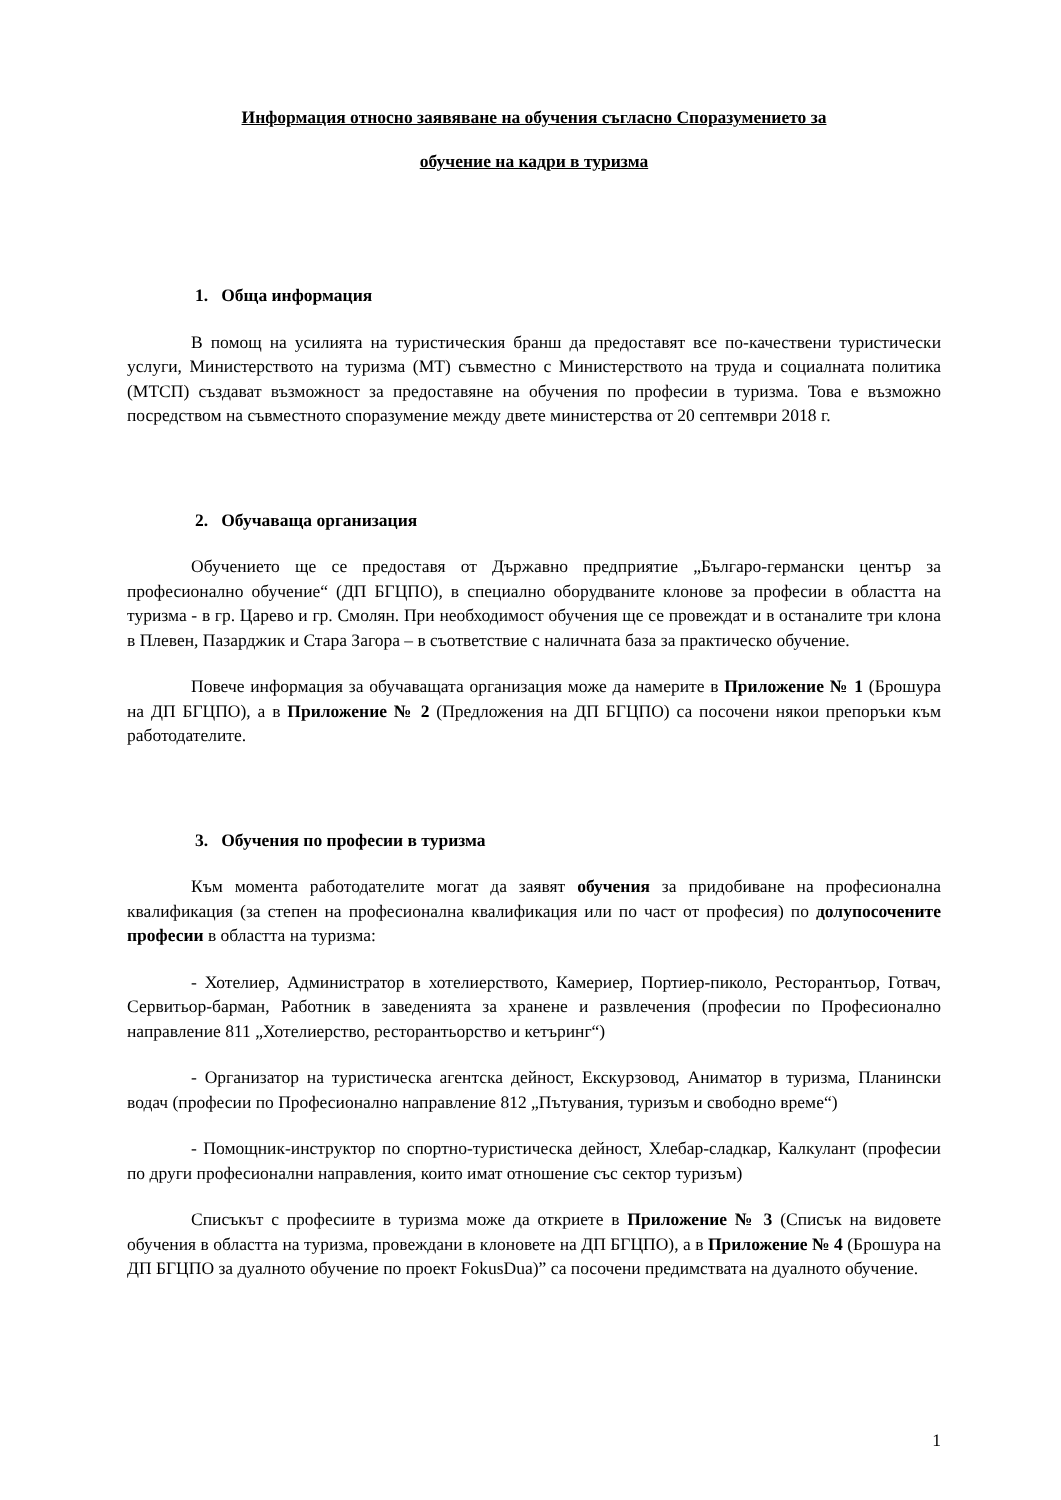Информация относно заявяване на обучения съгласно Споразумението за
обучение на кадри в туризма
1. Обща информация
В помощ на усилията на туристическия бранш да предоставят все по-качествени туристически услуги, Министерството на туризма (МТ) съвместно с Министерството на труда и социалната политика (МТСП) създават възможност за предоставяне на обучения по професии в туризма. Това е възможно посредством на съвместното споразумение между двете министерства от 20 септември 2018 г.
2. Обучаваща организация
Обучението ще се предоставя от Държавно предприятие „Българо-германски център за професионално обучение“ (ДП БГЦПО), в специално оборудваните клонове за професии в областта на туризма - в гр. Царево и гр. Смолян. При необходимост обучения ще се провеждат и в останалите три клона в Плевен, Пазарджик и Стара Загора – в съответствие с наличната база за практическо обучение.
Повече информация за обучаващата организация може да намерите в Приложение № 1 (Брошура на ДП БГЦПО), а в Приложение № 2 (Предложения на ДП БГЦПО) са посочени някои препоръки към работодателите.
3. Обучения по професии в туризма
Към момента работодателите могат да заявят обучения за придобиване на професионална квалификация (за степен на професионална квалификация или по част от професия) по долупосочените професии в областта на туризма:
- Хотелиер, Администратор в хотелиерството, Камериер, Портиер-пиколо, Ресторантьор, Готвач, Сервитьор-барман, Работник в заведенията за хранене и развлечения (професии по Професионално направление 811 „Хотелиерство, ресторантьорство и кетъринг“)
- Организатор на туристическа агентска дейност, Екскурзовод, Аниматор в туризма, Планински водач (професии по Професионално направление 812 „Пътувания, туризъм и свободно време“)
- Помощник-инструктор по спортно-туристическа дейност, Хлебар-сладкар, Калкулант (професии по други професионални направления, които имат отношение със сектор туризъм)
Списъкът с професиите в туризма може да откриете в Приложение № 3 (Списък на видовете обучения в областта на туризма, провеждани в клоновете на ДП БГЦПО), а в Приложение № 4 (Брошура на ДП БГЦПО за дуалното обучение по проект FokusDua)” са посочени предимствата на дуалното обучение.
1